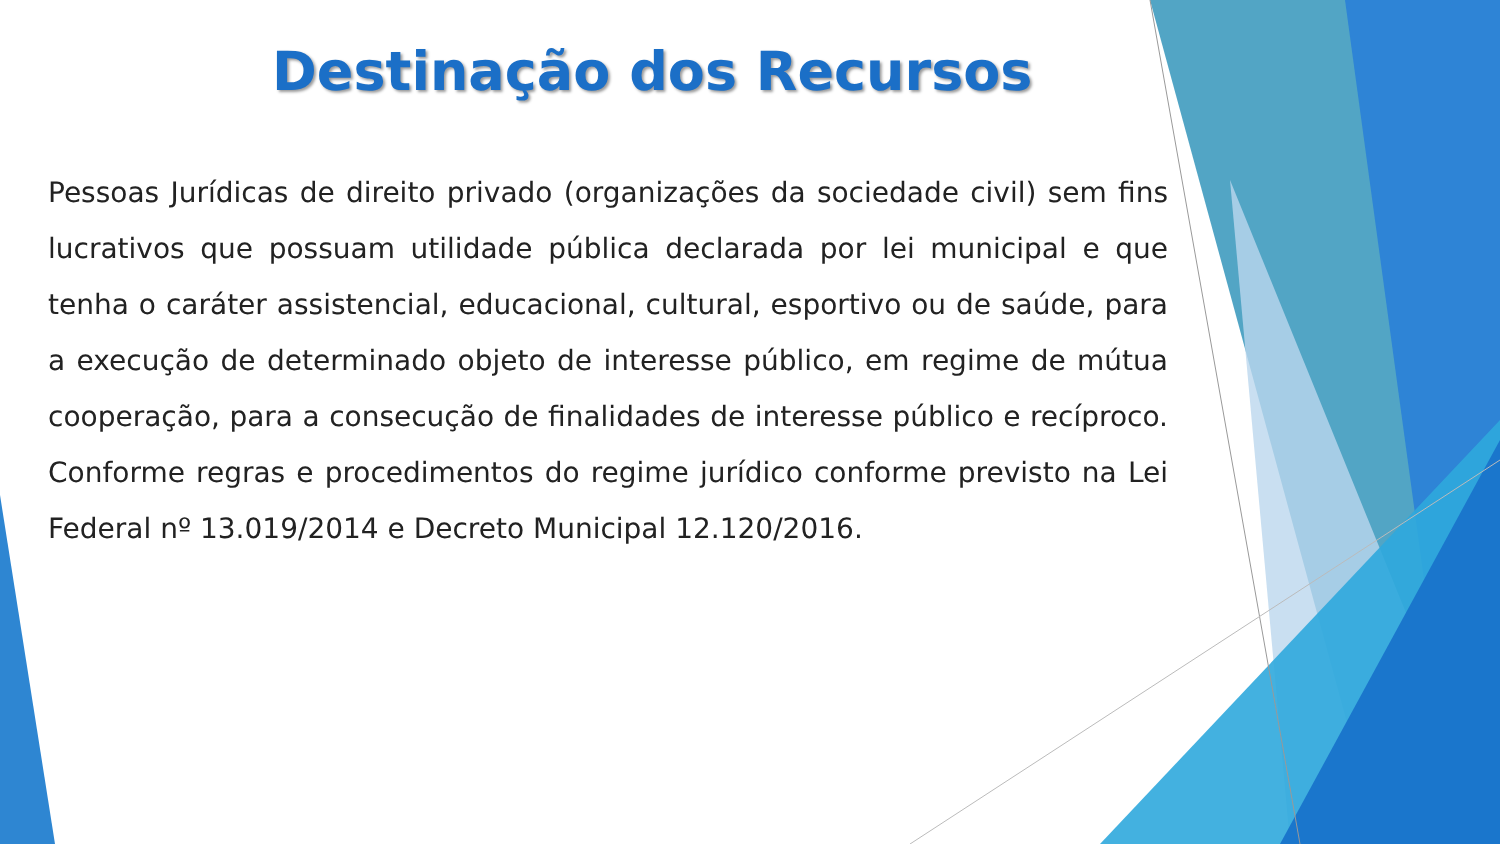Destinação dos Recursos
Pessoas Jurídicas de direito privado (organizações da sociedade civil) sem fins lucrativos que possuam utilidade pública declarada por lei municipal e que tenha o caráter assistencial, educacional, cultural, esportivo ou de saúde, para a execução de determinado objeto de interesse público, em regime de mútua cooperação, para a consecução de finalidades de interesse público e recíproco. Conforme regras e procedimentos do regime jurídico conforme previsto na Lei Federal nº 13.019/2014 e Decreto Municipal 12.120/2016.